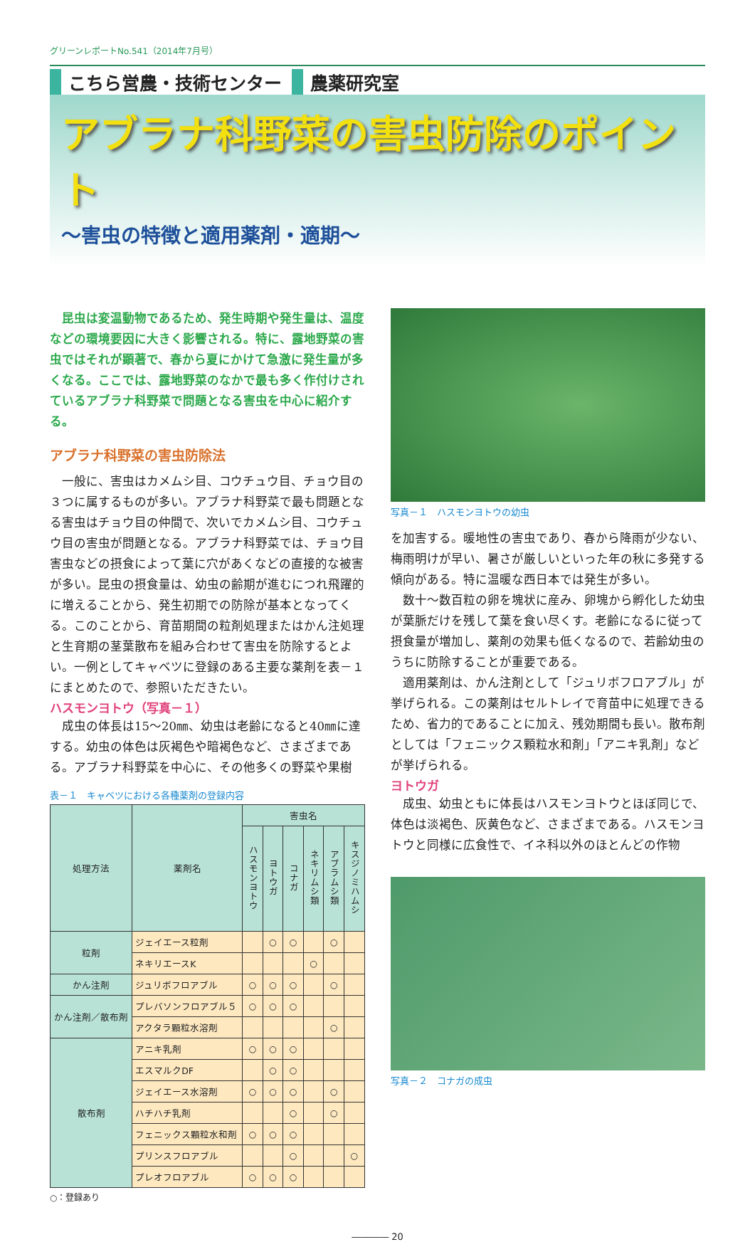グリーンレポートNo.541（2014年7月号）
こちら営農・技術センター 農薬研究室
アブラナ科野菜の害虫防除のポイント
～害虫の特徴と適用薬剤・適期～
　昆虫は変温動物であるため、発生時期や発生量は、温度などの環境要因に大きく影響される。特に、露地野菜の害虫ではそれが顕著で、春から夏にかけて急激に発生量が多くなる。ここでは、露地野菜のなかで最も多く作付けされているアブラナ科野菜で問題となる害虫を中心に紹介する。
アブラナ科野菜の害虫防除法
　一般に、害虫はカメムシ目、コウチュウ目、チョウ目の３つに属するものが多い。アブラナ科野菜で最も問題となる害虫はチョウ目の仲間で、次いでカメムシ目、コウチュウ目の害虫が問題となる。アブラナ科野菜では、チョウ目害虫などの摂食によって葉に穴があくなどの直接的な被害が多い。昆虫の摂食量は、幼虫の齢期が進むにつれ飛躍的に増えることから、発生初期での防除が基本となってくる。このことから、育苗期間の粒剤処理またはかん注処理と生育期の茎葉散布を組み合わせて害虫を防除するとよい。一例としてキャベツに登録のある主要な薬剤を表－１にまとめたので、参照いただきたい。
ハスモンヨトウ（写真－１）
　成虫の体長は15～20㎜、幼虫は老齢になると40㎜に達する。幼虫の体色は灰褐色や暗褐色など、さまざまである。アブラナ科野菜を中心に、その他多くの野菜や果樹
表－１　キャベツにおける各種薬剤の登録内容
| 処理方法 | 薬剤名 | 害虫名 | | | | | |
| --- | --- | --- | --- | --- | --- | --- | --- |
| | | ハスモンヨトウ | ヨトウガ | コナガ | ネキリムシ類 | アブラムシ類 | キスジノミハムシ |
| 粒剤 | ジェイエース粒剤 | | ○ | ○ | | ○ | |
| | ネキリエースK | | | | ○ | | |
| かん注剤 | ジュリボフロアブル | ○ | ○ | ○ | | ○ | |
| かん注剤／散布剤 | プレバソンフロアブル５ | ○ | ○ | ○ | | | |
| | アクタラ顆粒水溶剤 | | | | | ○ | |
| 散布剤 | アニキ乳剤 | ○ | ○ | ○ | | | |
| | エスマルクDF | | ○ | ○ | | | |
| | ジェイエース水溶剤 | ○ | ○ | ○ | | ○ | |
| | ハチハチ乳剤 | | | ○ | | ○ | |
| | フェニックス顆粒水和剤 | ○ | ○ | ○ | | | |
| | プリンスフロアブル | | | ○ | | | ○ |
| | プレオフロアブル | ○ | ○ | ○ | | | |
○：登録あり
写真－１　ハスモンヨトウの幼虫
を加害する。暖地性の害虫であり、春から降雨が少ない、梅雨明けが早い、暑さが厳しいといった年の秋に多発する傾向がある。特に温暖な西日本では発生が多い。
　数十～数百粒の卵を塊状に産み、卵塊から孵化した幼虫が葉脈だけを残して葉を食い尽くす。老齢になるに従って摂食量が増加し、薬剤の効果も低くなるので、若齢幼虫のうちに防除することが重要である。
　適用薬剤は、かん注剤として「ジュリボフロアブル」が挙げられる。この薬剤はセルトレイで育苗中に処理できるため、省力的であることに加え、残効期間も長い。散布剤としては「フェニックス顆粒水和剤」「アニキ乳剤」などが挙げられる。
ヨトウガ
　成虫、幼虫ともに体長はハスモンヨトウとほぼ同じで、体色は淡褐色、灰黄色など、さまざまである。ハスモンヨトウと同様に広食性で、イネ科以外のほとんどの作物
写真－２　コナガの成虫
―――― 20